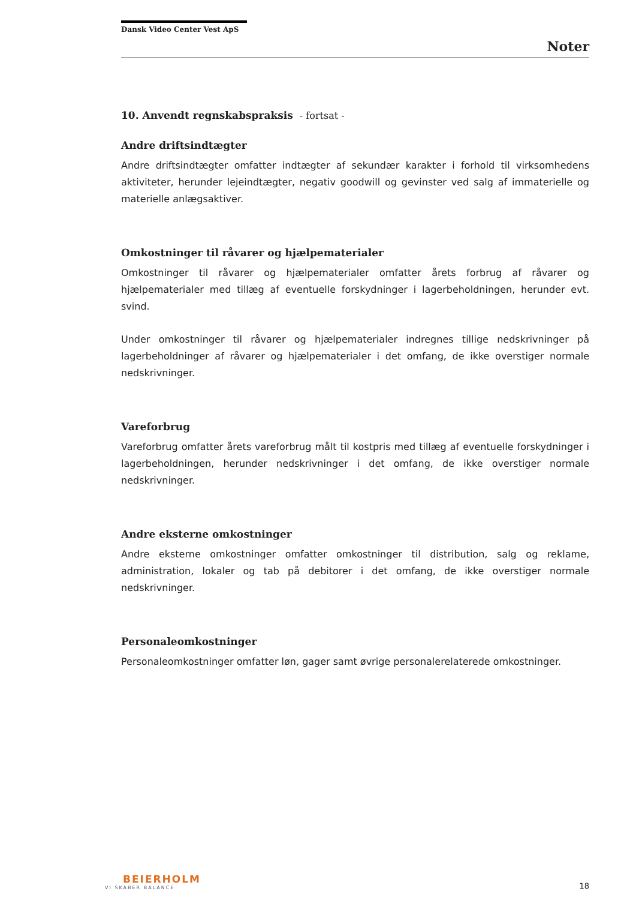Dansk Video Center Vest ApS
Noter
10. Anvendt regnskabspraksis - fortsat -
Andre driftsindtægter
Andre driftsindtægter omfatter indtægter af sekundær karakter i forhold til virksomhedens aktiviteter, herunder lejeindtægter, negativ goodwill og gevinster ved salg af immaterielle og materielle anlægsaktiver.
Omkostninger til råvarer og hjælpematerialer
Omkostninger til råvarer og hjælpematerialer omfatter årets forbrug af råvarer og hjælpematerialer med tillæg af eventuelle forskydninger i lagerbeholdningen, herunder evt. svind.
Under omkostninger til råvarer og hjælpematerialer indregnes tillige nedskrivninger på lagerbeholdninger af råvarer og hjælpematerialer i det omfang, de ikke overstiger normale nedskrivninger.
Vareforbrug
Vareforbrug omfatter årets vareforbrug målt til kostpris med tillæg af eventuelle forskydninger i lagerbeholdningen, herunder nedskrivninger i det omfang, de ikke overstiger normale nedskrivninger.
Andre eksterne omkostninger
Andre eksterne omkostninger omfatter omkostninger til distribution, salg og reklame, administration, lokaler og tab på debitorer i det omfang, de ikke overstiger normale nedskrivninger.
Personaleomkostninger
Personaleomkostninger omfatter løn, gager samt øvrige personalerelaterede omkostninger.
BEIERHOLM
VI SKABER BALANCE
18